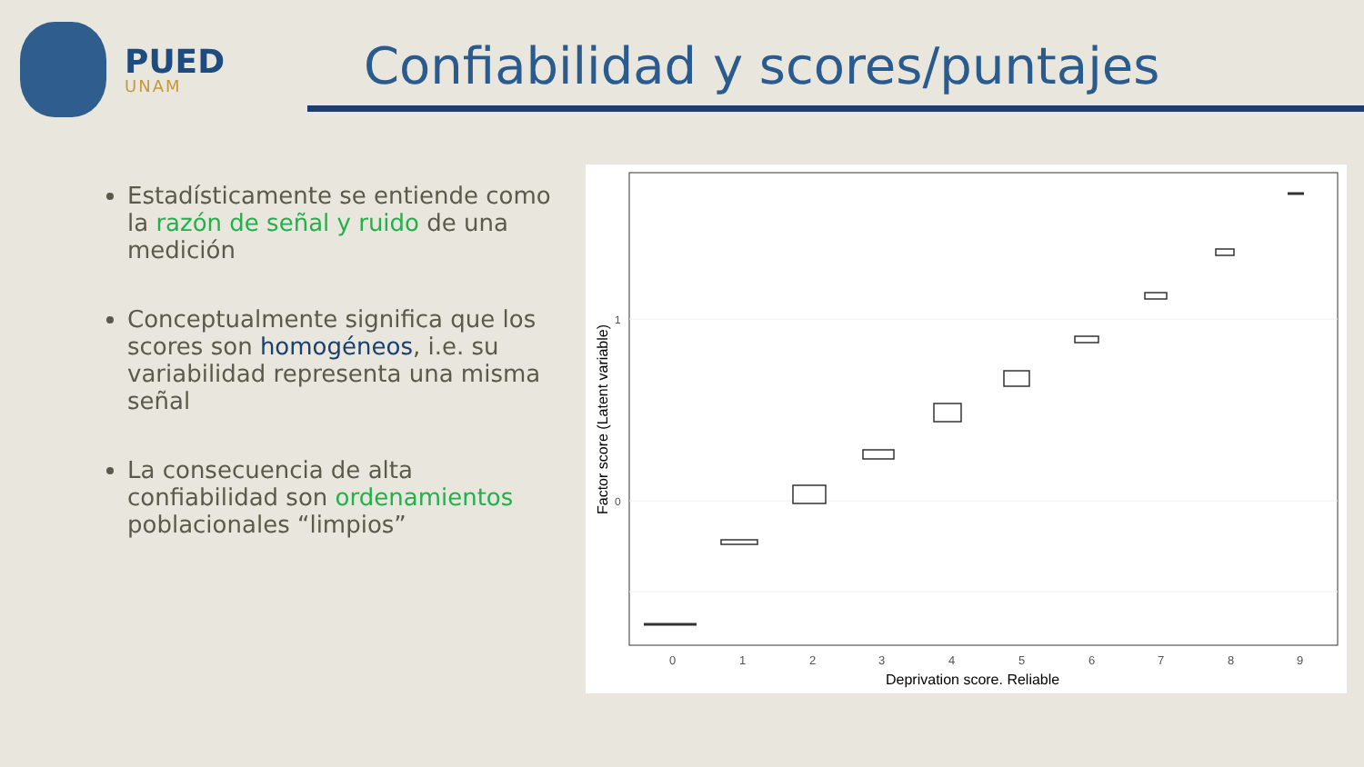PUED
UNAM
Confiabilidad y scores/puntajes
Estadísticamente se entiende como la razón de señal y ruido de una medición
Conceptualmente significa que los scores son homogéneos, i.e. su variabilidad representa una misma señal
La consecuencia de alta confiabilidad son ordenamientos poblacionales “limpios”
1
0
0
1
2
3
4
5
6
7
8
9
Deprivation score. Reliable
Factor score (Latent variable)